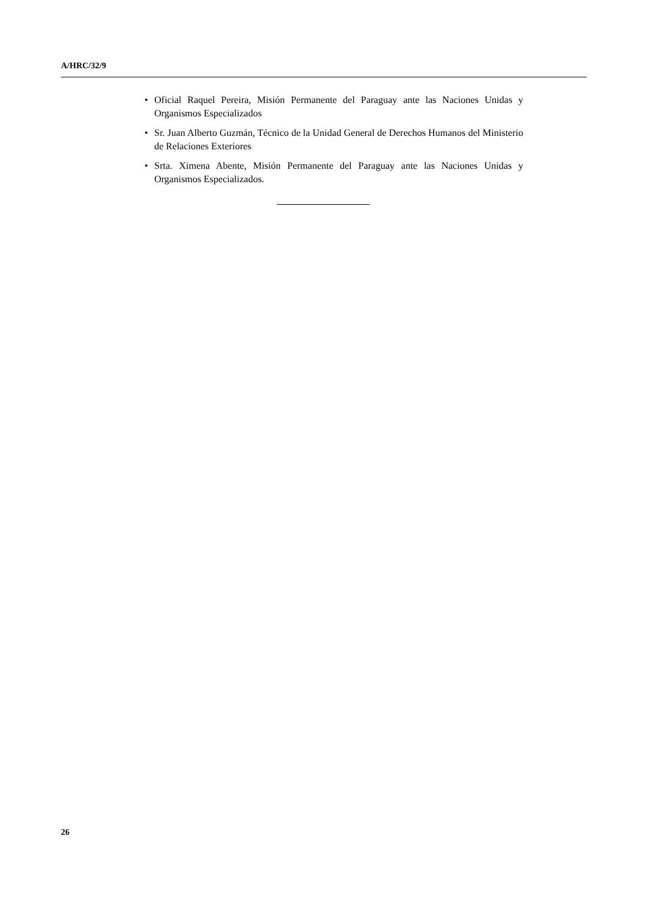A/HRC/32/9
• Oficial Raquel Pereira, Misión Permanente del Paraguay ante las Naciones Unidas y Organismos Especializados
• Sr. Juan Alberto Guzmán, Técnico de la Unidad General de Derechos Humanos del Ministerio de Relaciones Exteriores
• Srta. Ximena Abente, Misión Permanente del Paraguay ante las Naciones Unidas y Organismos Especializados.
26